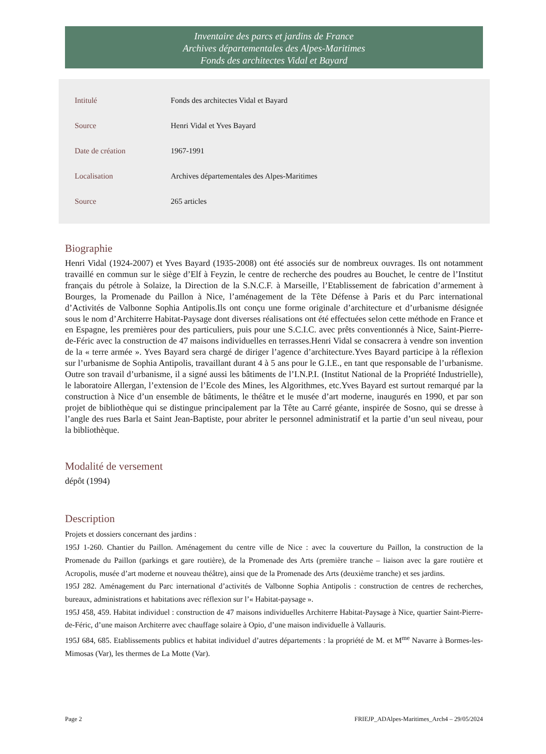Inventaire des parcs et jardins de France
Archives départementales des Alpes-Maritimes
Fonds des architectes Vidal et Bayard
| Intitulé | Fonds des architectes Vidal et Bayard |
| Source | Henri Vidal et Yves Bayard |
| Date de création | 1967-1991 |
| Localisation | Archives départementales des Alpes-Maritimes |
| Source | 265 articles |
Biographie
Henri Vidal (1924-2007) et Yves Bayard (1935-2008) ont été associés sur de nombreux ouvrages. Ils ont notamment travaillé en commun sur le siège d’Elf à Feyzin, le centre de recherche des poudres au Bouchet, le centre de l’Institut français du pétrole à Solaize, la Direction de la S.N.C.F. à Marseille, l’Etablissement de fabrication d’armement à Bourges, la Promenade du Paillon à Nice, l’aménagement de la Tête Défense à Paris et du Parc international d’Activités de Valbonne Sophia Antipolis.Ils ont conçu une forme originale d’architecture et d’urbanisme désignée sous le nom d’Architerre Habitat-Paysage dont diverses réalisations ont été effectuées selon cette méthode en France et en Espagne, les premières pour des particuliers, puis pour une S.C.I.C. avec prêts conventionnés à Nice, Saint-Pierre-de-Féric avec la construction de 47 maisons individuelles en terrasses.Henri Vidal se consacrera à vendre son invention de la « terre armée ». Yves Bayard sera chargé de diriger l’agence d’architecture.Yves Bayard participe à la réflexion sur l’urbanisme de Sophia Antipolis, travaillant durant 4 à 5 ans pour le G.I.E., en tant que responsable de l’urbanisme. Outre son travail d’urbanisme, il a signé aussi les bâtiments de l’I.N.P.I. (Institut National de la Propriété Industrielle), le laboratoire Allergan, l’extension de l’Ecole des Mines, les Algorithmes, etc.Yves Bayard est surtout remarqué par la construction à Nice d’un ensemble de bâtiments, le théâtre et le musée d’art moderne, inaugurés en 1990, et par son projet de bibliothèque qui se distingue principalement par la Tête au Carré géante, inspirée de Sosno, qui se dresse à l’angle des rues Barla et Saint Jean-Baptiste, pour abriter le personnel administratif et la partie d’un seul niveau, pour la bibliothèque.
Modalité de versement
dépôt (1994)
Description
Projets et dossiers concernant des jardins :
195J 1-260. Chantier du Paillon. Aménagement du centre ville de Nice : avec la couverture du Paillon, la construction de la Promenade du Paillon (parkings et gare routière), de la Promenade des Arts (première tranche – liaison avec la gare routière et Acropolis, musée d’art moderne et nouveau théâtre), ainsi que de la Promenade des Arts (deuxième tranche) et ses jardins.
195J 282. Aménagement du Parc international d’activités de Valbonne Sophia Antipolis : construction de centres de recherches, bureaux, administrations et habitations avec réflexion sur l’« Habitat-paysage ».
195J 458, 459. Habitat individuel : construction de 47 maisons individuelles Architerre Habitat-Paysage à Nice, quartier Saint-Pierre-de-Féric, d’une maison Architerre avec chauffage solaire à Opio, d’une maison individuelle à Vallauris.
195J 684, 685. Etablissements publics et habitat individuel d’autres départements : la propriété de M. et M<sup>me</sup> Navarre à Bormes-les-Mimosas (Var), les thermes de La Motte (Var).
Page 2 FRIEJP_ADAlpes-Maritimes_Arch4 – 29/05/2024